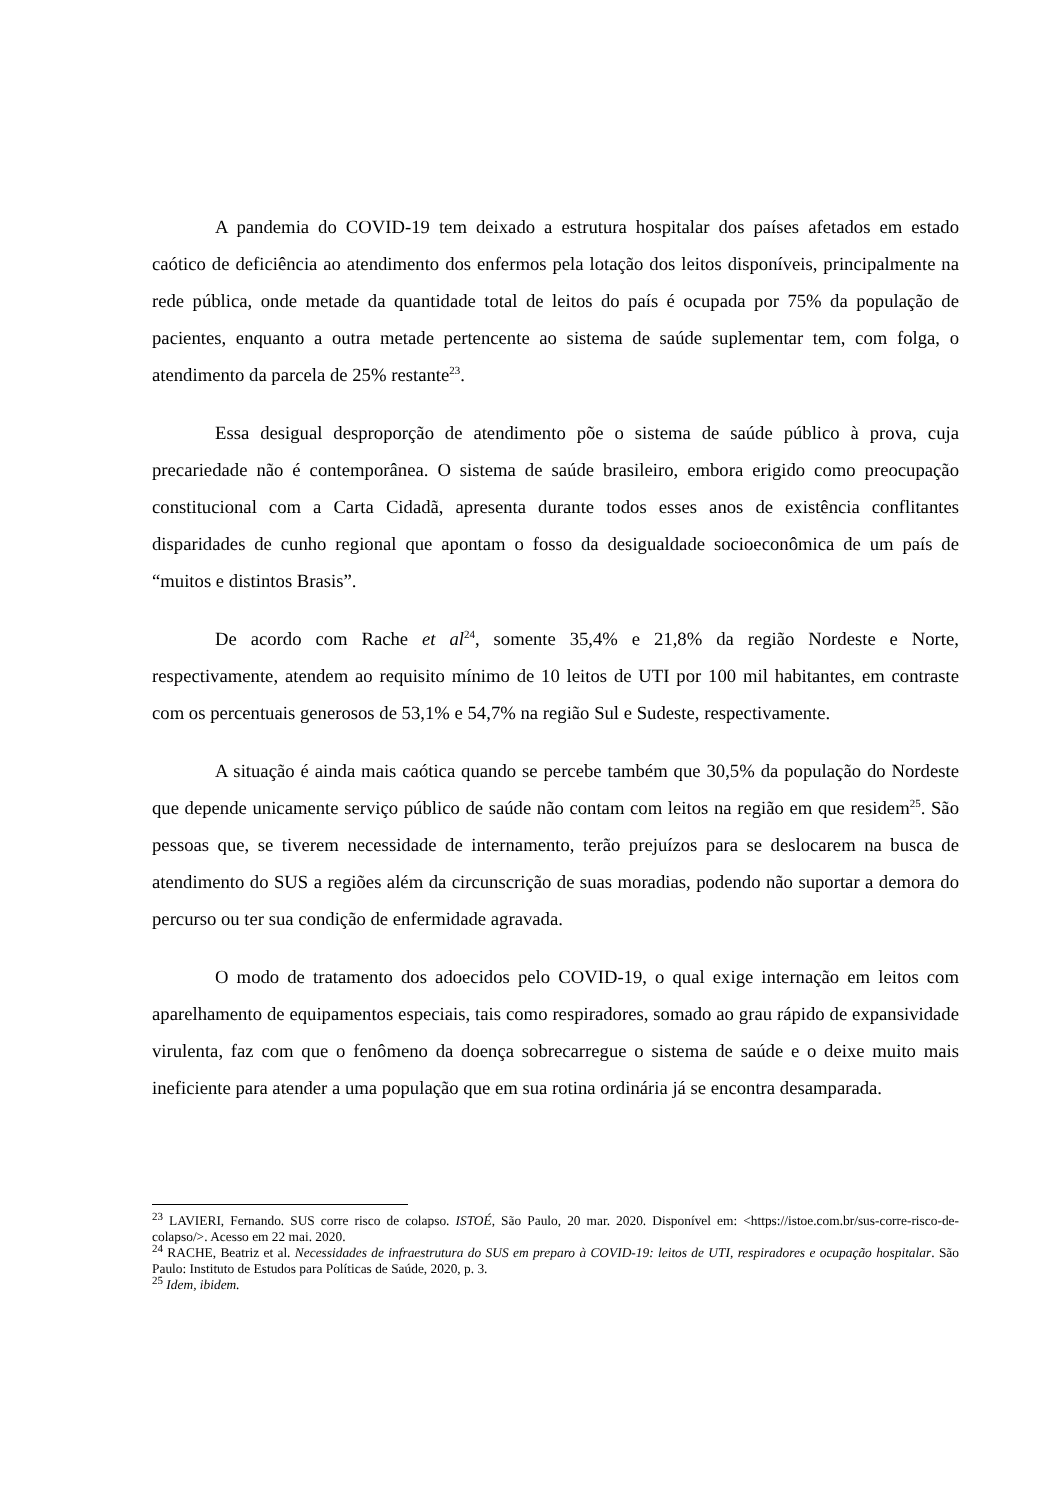A pandemia do COVID-19 tem deixado a estrutura hospitalar dos países afetados em estado caótico de deficiência ao atendimento dos enfermos pela lotação dos leitos disponíveis, principalmente na rede pública, onde metade da quantidade total de leitos do país é ocupada por 75% da população de pacientes, enquanto a outra metade pertencente ao sistema de saúde suplementar tem, com folga, o atendimento da parcela de 25% restante<sup>23</sup>.
Essa desigual desproporção de atendimento põe o sistema de saúde público à prova, cuja precariedade não é contemporânea. O sistema de saúde brasileiro, embora erigido como preocupação constitucional com a Carta Cidadã, apresenta durante todos esses anos de existência conflitantes disparidades de cunho regional que apontam o fosso da desigualdade socioeconômica de um país de “muitos e distintos Brasis”.
De acordo com Rache et al<sup>24</sup>, somente 35,4% e 21,8% da região Nordeste e Norte, respectivamente, atendem ao requisito mínimo de 10 leitos de UTI por 100 mil habitantes, em contraste com os percentuais generosos de 53,1% e 54,7% na região Sul e Sudeste, respectivamente.
A situação é ainda mais caótica quando se percebe também que 30,5% da população do Nordeste que depende unicamente serviço público de saúde não contam com leitos na região em que residem<sup>25</sup>. São pessoas que, se tiverem necessidade de internamento, terão prejuízos para se deslocarem na busca de atendimento do SUS a regiões além da circunscrição de suas moradias, podendo não suportar a demora do percurso ou ter sua condição de enfermidade agravada.
O modo de tratamento dos adoecidos pelo COVID-19, o qual exige internação em leitos com aparelhamento de equipamentos especiais, tais como respiradores, somado ao grau rápido de expansividade virulenta, faz com que o fenômeno da doença sobrecarregue o sistema de saúde e o deixe muito mais ineficiente para atender a uma população que em sua rotina ordinária já se encontra desamparada.
<sup>23</sup> LAVIERI, Fernando. SUS corre risco de colapso. ISTOÉ, São Paulo, 20 mar. 2020. Disponível em: <https://istoe.com.br/sus-corre-risco-de-colapso/>. Acesso em 22 mai. 2020.
<sup>24</sup> RACHE, Beatriz et al. Necessidades de infraestrutura do SUS em preparo à COVID-19: leitos de UTI, respiradores e ocupação hospitalar. São Paulo: Instituto de Estudos para Políticas de Saúde, 2020, p. 3.
<sup>25</sup> Idem, ibidem.